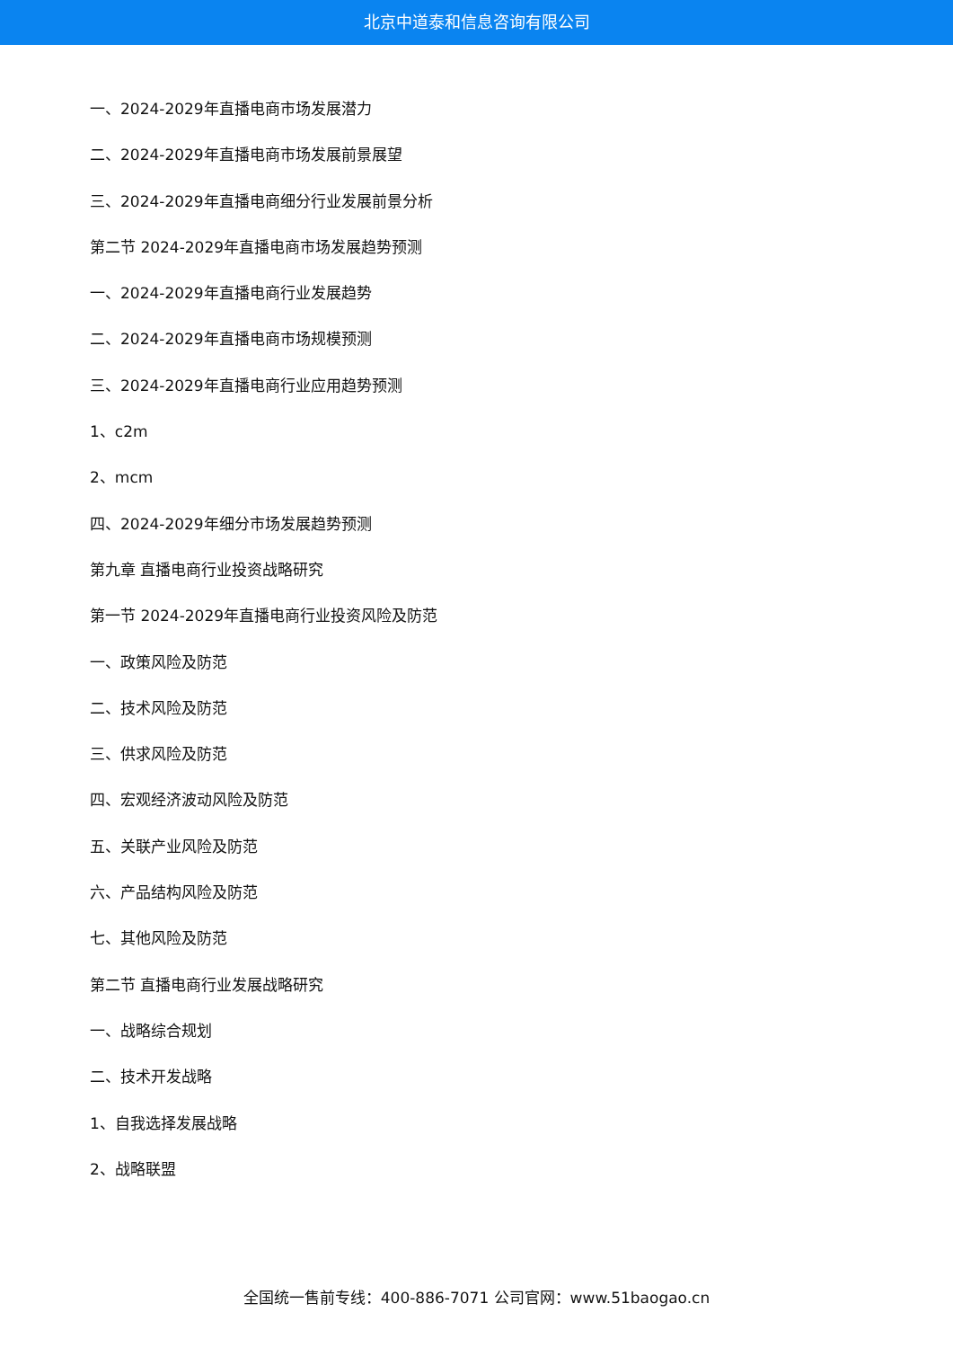北京中道泰和信息咨询有限公司
一、2024-2029年直播电商市场发展潜力
二、2024-2029年直播电商市场发展前景展望
三、2024-2029年直播电商细分行业发展前景分析
第二节 2024-2029年直播电商市场发展趋势预测
一、2024-2029年直播电商行业发展趋势
二、2024-2029年直播电商市场规模预测
三、2024-2029年直播电商行业应用趋势预测
1、c2m
2、mcm
四、2024-2029年细分市场发展趋势预测
第九章 直播电商行业投资战略研究
第一节 2024-2029年直播电商行业投资风险及防范
一、政策风险及防范
二、技术风险及防范
三、供求风险及防范
四、宏观经济波动风险及防范
五、关联产业风险及防范
六、产品结构风险及防范
七、其他风险及防范
第二节 直播电商行业发展战略研究
一、战略综合规划
二、技术开发战略
1、自我选择发展战略
2、战略联盟
全国统一售前专线：400-886-7071 公司官网：www.51baogao.cn